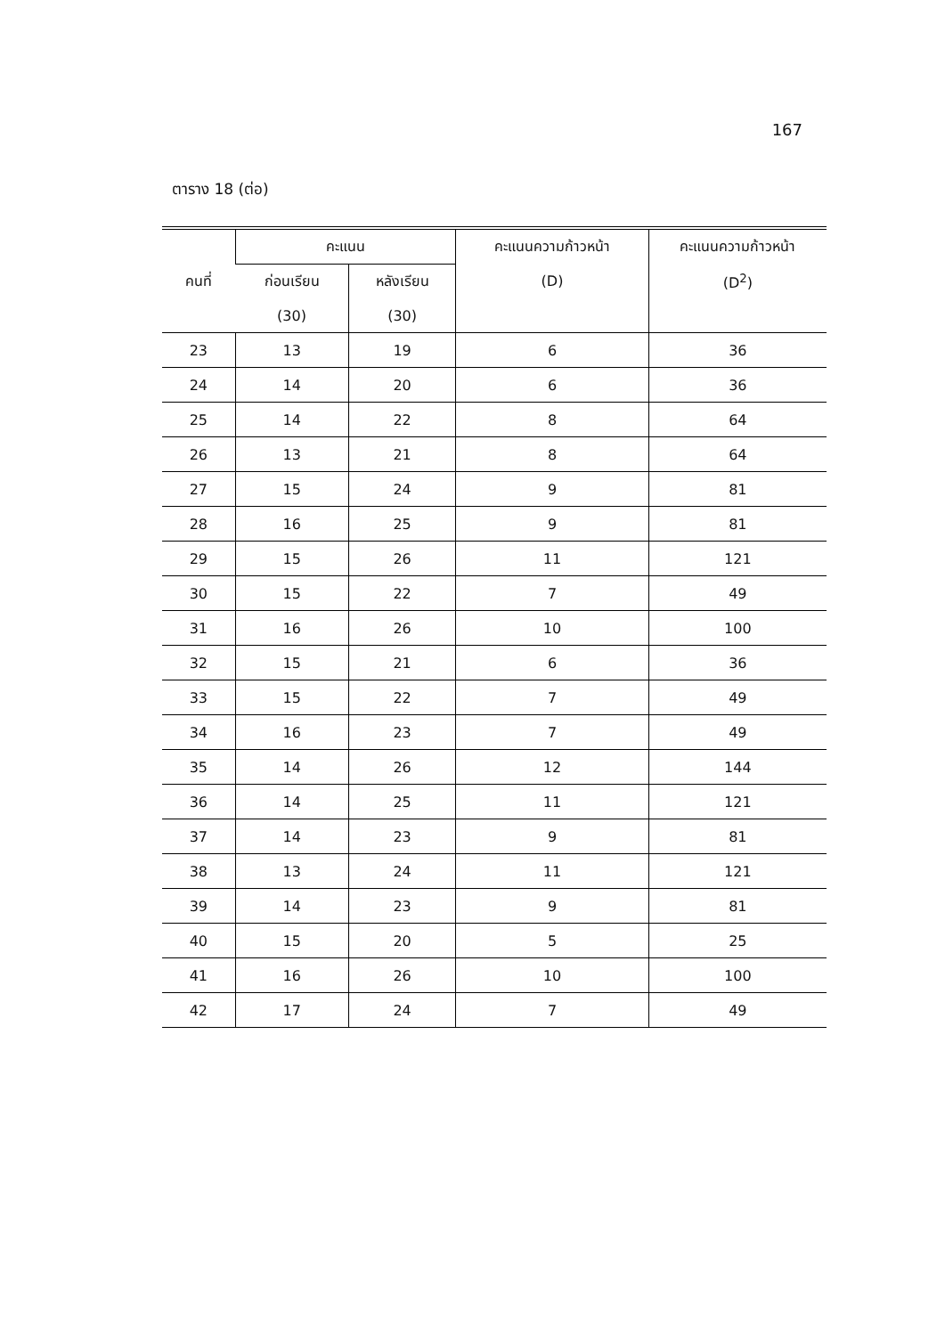167
ตาราง 18 (ต่อ)
| คนที่ | คะแนน | | คะแนนความก้าวหน้า | คะแนนความก้าวหน้า |
| --- | --- | --- | --- | --- |
| | ก่อนเรียน | หลังเรียน | (D) | (D<sup>2</sup>) |
| | (30) | (30) | | |
| 23 | 13 | 19 | 6 | 36 |
| 24 | 14 | 20 | 6 | 36 |
| 25 | 14 | 22 | 8 | 64 |
| 26 | 13 | 21 | 8 | 64 |
| 27 | 15 | 24 | 9 | 81 |
| 28 | 16 | 25 | 9 | 81 |
| 29 | 15 | 26 | 11 | 121 |
| 30 | 15 | 22 | 7 | 49 |
| 31 | 16 | 26 | 10 | 100 |
| 32 | 15 | 21 | 6 | 36 |
| 33 | 15 | 22 | 7 | 49 |
| 34 | 16 | 23 | 7 | 49 |
| 35 | 14 | 26 | 12 | 144 |
| 36 | 14 | 25 | 11 | 121 |
| 37 | 14 | 23 | 9 | 81 |
| 38 | 13 | 24 | 11 | 121 |
| 39 | 14 | 23 | 9 | 81 |
| 40 | 15 | 20 | 5 | 25 |
| 41 | 16 | 26 | 10 | 100 |
| 42 | 17 | 24 | 7 | 49 |